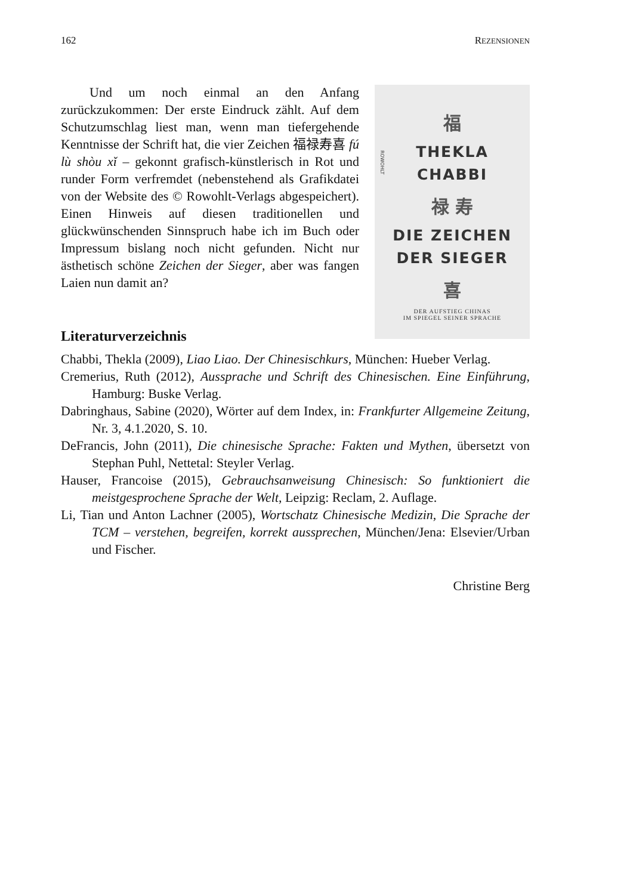162 REZENSIONEN
Und um noch einmal an den Anfang zurückzukommen: Der erste Eindruck zählt. Auf dem Schutzumschlag liest man, wenn man tiefergehende Kenntnisse der Schrift hat, die vier Zeichen 福禄寿喜 fú lù shòu xǐ – gekonnt grafisch-künstlerisch in Rot und runder Form verfremdet (nebenstehend als Grafikdatei von der Website des © Rowohlt-Verlags abgespeichert). Einen Hinweis auf diesen traditionellen und glückwünschenden Sinnspruch habe ich im Buch oder Impressum bislang noch nicht gefunden. Nicht nur ästhetisch schöne Zeichen der Sieger, aber was fangen Laien nun damit an?
福
THEKLA
CHABBI
禄 寿
DIE ZEICHEN
DER SIEGER
喜
DER AUFSTIEG CHINAS
IM SPIEGEL SEINER SPRACHE
ROWOHLT
Literaturverzeichnis
Chabbi, Thekla (2009), Liao Liao. Der Chinesischkurs, München: Hueber Verlag.
Cremerius, Ruth (2012), Aussprache und Schrift des Chinesischen. Eine Einführung, Hamburg: Buske Verlag.
Dabringhaus, Sabine (2020), Wörter auf dem Index, in: Frankfurter Allgemeine Zeitung, Nr. 3, 4.1.2020, S. 10.
DeFrancis, John (2011), Die chinesische Sprache: Fakten und Mythen, übersetzt von Stephan Puhl, Nettetal: Steyler Verlag.
Hauser, Francoise (2015), Gebrauchsanweisung Chinesisch: So funktioniert die meistgesprochene Sprache der Welt, Leipzig: Reclam, 2. Auflage.
Li, Tian und Anton Lachner (2005), Wortschatz Chinesische Medizin, Die Sprache der TCM – verstehen, begreifen, korrekt aussprechen, München/Jena: Elsevier/Urban und Fischer.
Christine Berg